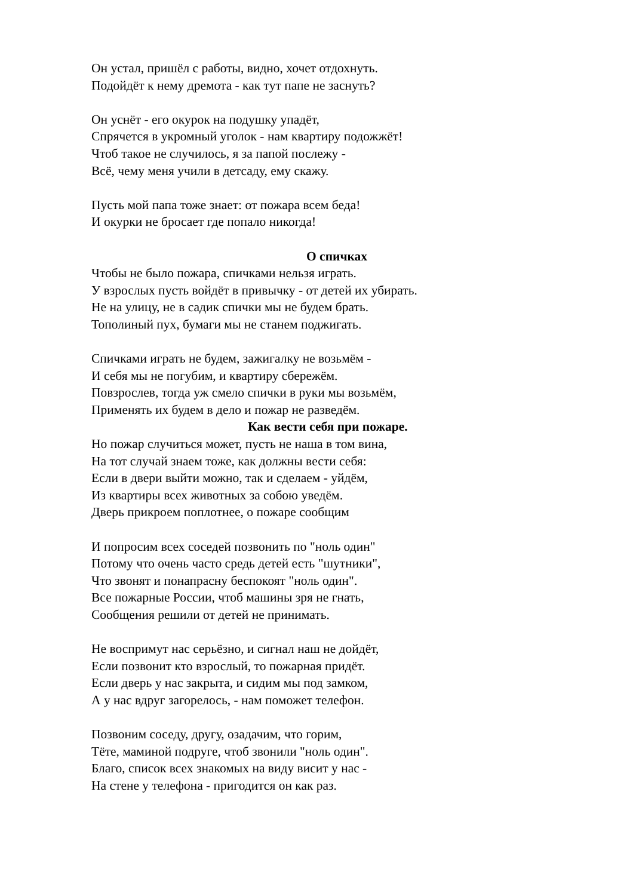Он устал, пришёл с работы, видно, хочет отдохнуть.
Подойдёт к нему дремота - как тут папе не заснуть?
Он уснёт - его окурок на подушку упадёт,
Спрячется в укромный уголок - нам квартиру подожжёт!
Чтоб такое не случилось, я за папой послежу -
Всё, чему меня учили в детсаду, ему скажу.
Пусть мой папа тоже знает: от пожара всем беда!
И окурки не бросает где попало никогда!
О спичках
Чтобы не было пожара, спичками нельзя играть.
У взрослых пусть войдёт в привычку - от детей их убирать.
Не на улицу, не в садик спички мы не будем брать.
Тополиный пух, бумаги мы не станем поджигать.
Спичками играть не будем, зажигалку не возьмём -
И себя мы не погубим, и квартиру сбережём.
Повзрослев, тогда уж смело спички в руки мы возьмём,
Применять их будем в дело и пожар не разведём.
Как вести себя при пожаре.
Но пожар случиться может, пусть не наша в том вина,
На тот случай знаем тоже, как должны вести себя:
Если в двери выйти можно, так и сделаем - уйдём,
Из квартиры всех животных за собою уведём.
Дверь прикроем поплотнее, о пожаре сообщим
И попросим всех соседей позвонить по "ноль один"
Потому что очень часто средь детей есть "шутники",
Что звонят и понапрасну беспокоят "ноль один".
Все пожарные России, чтоб машины зря не гнать,
Сообщения решили от детей не принимать.
Не воспримут нас серьёзно, и сигнал наш не дойдёт,
Если позвонит кто взрослый, то пожарная придёт.
Если дверь у нас закрыта, и сидим мы под замком,
А у нас вдруг загорелось, - нам поможет телефон.
Позвоним соседу, другу, озадачим, что горим,
Тёте, маминой подруге, чтоб звонили "ноль один".
Благо, список всех знакомых на виду висит у нас -
На стене у телефона - пригодится он как раз.